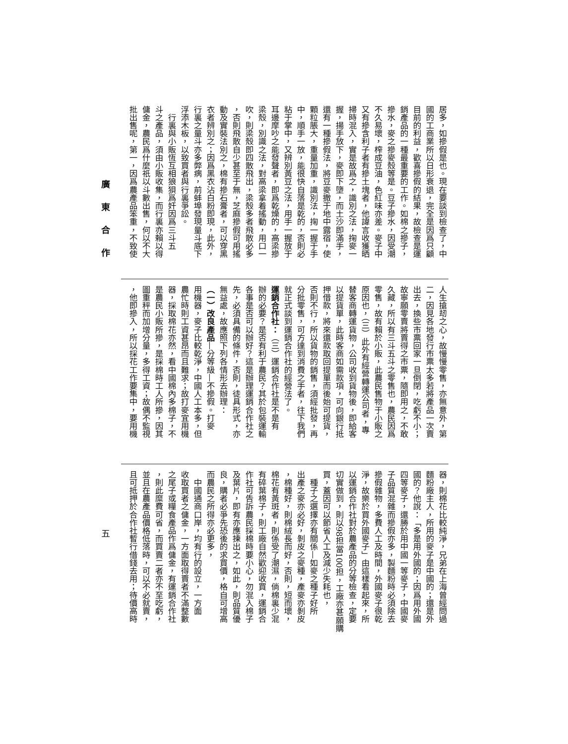居多，如摻假是也。現在要談到檢查了，中
國的工商業所以日形衰退，完全是因爲只顧
目前的利益，歡喜摻假的結果，故檢查是運
銷產品的一種最重要的工作。如棉之摻子，
摻水，麥之摻麥殼等是。豆子摻水，因受潮
不久易壞，榨成豆油，色紅味亦差。麥子中
又有摻含利子者有摻土塊者，他諱言收獲晒
掃時混入，實是故爲之，識別之法，掬麥一
握，揚手放下，麥即下墮，而土沙即滿手，
還有一種摻假法，將豆麥撒于地中露宿，使
顆粒脹大，重量加重，識別法，掬一握于手
中，順手一放，能很快自落是乾的，否則必
粘于掌中，又辨別黃豆之法，用手一握放于
耳邊摩吵之能發聲者，即爲乾燥的，高梁摻
梁殼，別識之法，對高梁拿着搖動，用口一
吹，則梁殼即四散飛出，梁殼多者飛散必多
，否則飛散自少甚至于無，芝麻摻假可用搖
動及實裝法別之，棉有摻石膏者，可以穿黑
衣者辨別之；因爲黑衣沾白粉即現，此外，
行裏之量斗亦多弊病，前蚌埠發現量斗底下
浮添木板，以致買者與行裏爭訟。
　行裏與小販恆互相狼狽爲奸因爲三斗五
斗之產品，須由小販收集，而行裏亦賴以得
傭金，農民爲什麼祇以斗數出售，何以不大
批出售呢，第一，因爲農產品笨重，不致使
人生搶刼之心，故慢慢零售，亦無意外，第
二，因見各地發行市票太多若將產品一次賣
出去，換些市票回家一旦倒閉，吃虧不小；
故寧願零賣將賣得之市票，隨即用之，不敢
久藏，所以有三斗五斗之零售也，農民因爲
零售，故有賴於小販，此農民售物于小販之
原因也，（三）此外有經營轉運公司者，專
替客商轉運貨物，公司收到貨物後，即給客
以提貨單，此時客商如需款項，可向銀行抵
押借款，將來還款取回提單而後始可提貨，
否則不行，所以貨物的銷售，須經批發，再
分批零售，可方達到消費之手者，往下我們
就正式談到運銷合作社的經營法了。
運銷合作社：（三）運銷合作社是不是有
辦的必要？是否有利于農民？其於包裝運輸
各事是否可以辦好？這是辦理運銷合作社之
先，必須具備的條件，否則，徒具形式，亦
無益處，故應照下列各情形去辦理：
（一）改良產品—分等級—不摻假。打麥
用機器，麥子比較乾淨，中國人工本多，但
農忙時則工資甚昂而且難求；故打麥宜用機
器，採取棉花亦然，看中國棉內多棉子，不
是農民小販所摻，是採棉時工人所摻，因其
圖重秤而加增分量，多得工資；故偶不監視
，他即摻入，所以採花工作要集中，要用機
器，則棉花比較純淨，兄弟在上海曾經問過
麵粉廠主人，所用的麥子是中國的；還是外
國的？他說：「多是用外國的；因爲用外國
四等麥子，還勝於用中國一等麥子，中國麥
子品質混雜而摻假亦多，製麵粉時必須除去
摻假雜物，多費人工及時間，外國麥子很乾
淨，故樂於買外國麥子」由這樣看起來，所
以運銷合作社對於農產品的分等檢查，定要
切實做到，則以98担當100担，工廠亦甚願購
買，蓋因可以節省人工及減少失耗也，
　種子之選擇亦有關係—如麥之種子好所
出產之麥亦必好，剝皮之麥種，產麥亦剝皮
，棉種好，則棉絨長而好，否則，短而壞，
棉花有黃斑者，則係受了潮濕，倘棉裏少混
有碎葉棉子，則工廠自然歡迎收買，運銷合
作社可告訴農民採棉時要小心，勿混入棉子
及葉片，即有亦應揀出之，如此，則品質優
良，購者必爭先恐後的求買價，格自可增高
而農民之所得亦必更多，
　中國通商口岸，均有行的設立，一方面
收取買者之傭金，一方面取得賣者不滿整數
之尾子或糧食產品作爲傭金，有運銷合作社
，則此糜費可省，而買賣二者亦不至吃虧，
並且在農產品價格低落時，可以不必就賣，
且可抵押於合作社暫行借錢去用；待價高時
廣東合作
五